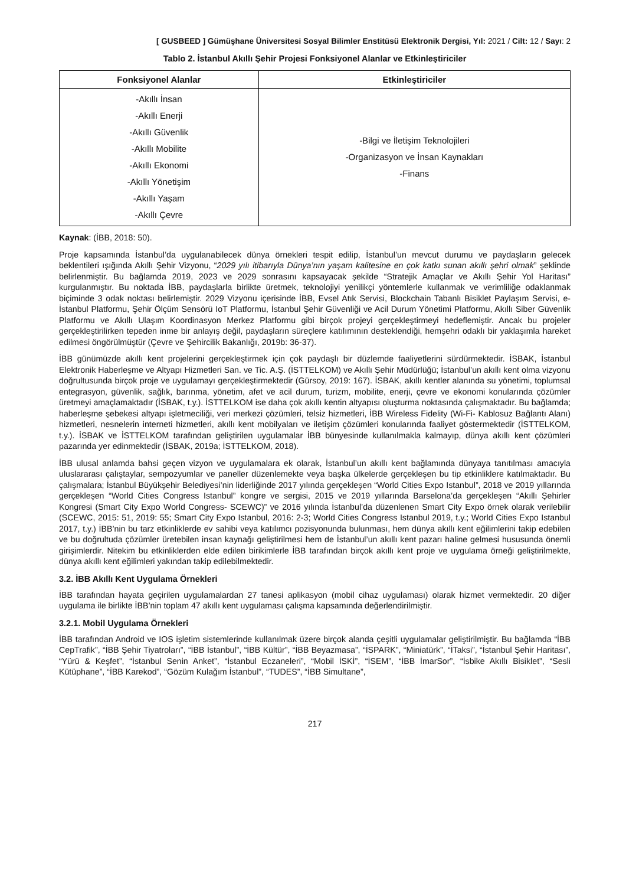[ GUSBEED ] Gümüşhane Üniversitesi Sosyal Bilimler Enstitüsü Elektronik Dergisi, Yıl: 2021 / Cilt: 12 / Sayı: 2
Tablo 2. İstanbul Akıllı Şehir Projesi Fonksiyonel Alanlar ve Etkinleştiriciler
| Fonksiyonel Alanlar | Etkinleştiriciler |
| --- | --- |
| -Akıllı İnsan -Akıllı Enerji -Akıllı Güvenlik -Akıllı Mobilite -Akıllı Ekonomi -Akıllı Yönetişim -Akıllı Yaşam -Akıllı Çevre | -Bilgi ve İletişim Teknolojileri -Organizasyon ve İnsan Kaynakları -Finans |
Kaynak: (İBB, 2018: 50).
Proje kapsamında İstanbul’da uygulanabilecek dünya örnekleri tespit edilip, İstanbul’un mevcut durumu ve paydaşların gelecek beklentileri ışığında Akıllı Şehir Vizyonu, “2029 yılı itibarıyla Dünya’nın yaşam kalitesine en çok katkı sunan akıllı şehri olmak” şeklinde belirlenmiştir. Bu bağlamda 2019, 2023 ve 2029 sonrasını kapsayacak şekilde “Stratejik Amaçlar ve Akıllı Şehir Yol Haritası” kurgulanmıştır. Bu noktada İBB, paydaşlarla birlikte üretmek, teknolojiyi yenilikçi yöntemlerle kullanmak ve verimliliğe odaklanmak biçiminde 3 odak noktası belirlemiştir. 2029 Vizyonu içerisinde İBB, Evsel Atık Servisi, Blockchain Tabanlı Bisiklet Paylaşım Servisi, e-İstanbul Platformu, Şehir Ölçüm Sensörü IoT Platformu, İstanbul Şehir Güvenliği ve Acil Durum Yönetimi Platformu, Akıllı Siber Güvenlik Platformu ve Akıllı Ulaşım Koordinasyon Merkez Platformu gibi birçok projeyi gerçekleştirmeyi hedeflemiştir. Ancak bu projeler gerçekleştirilirken tepeden inme bir anlayış değil, paydaşların süreçlere katılımının desteklendiği, hemşehri odaklı bir yaklaşımla hareket edilmesi öngörülmüştür (Çevre ve Şehircilik Bakanlığı, 2019b: 36-37).
İBB günümüzde akıllı kent projelerini gerçekleştirmek için çok paydaşlı bir düzlemde faaliyetlerini sürdürmektedir. İSBAK, İstanbul Elektronik Haberleşme ve Altyapı Hizmetleri San. ve Tic. A.Ş. (İSTTELKOM) ve Akıllı Şehir Müdürlüğü; İstanbul’un akıllı kent olma vizyonu doğrultusunda birçok proje ve uygulamayı gerçekleştirmektedir (Gürsoy, 2019: 167). İSBAK, akıllı kentler alanında su yönetimi, toplumsal entegrasyon, güvenlik, sağlık, barınma, yönetim, afet ve acil durum, turizm, mobilite, enerji, çevre ve ekonomi konularında çözümler üretmeyi amaçlamaktadır (İSBAK, t.y.). İSTTELKOM ise daha çok akıllı kentin altyapısı oluşturma noktasında çalışmaktadır. Bu bağlamda; haberleşme şebekesi altyapı işletmeciliği, veri merkezi çözümleri, telsiz hizmetleri, İBB Wireless Fidelity (Wi-Fi- Kablosuz Bağlantı Alanı) hizmetleri, nesnelerin interneti hizmetleri, akıllı kent mobilyaları ve iletişim çözümleri konularında faaliyet göstermektedir (İSTTELKOM, t.y.). İSBAK ve İSTTELKOM tarafından geliştirilen uygulamalar İBB bünyesinde kullanılmakla kalmayıp, dünya akıllı kent çözümleri pazarında yer edinmektedir (İSBAK, 2019a; İSTTELKOM, 2018).
İBB ulusal anlamda bahsi geçen vizyon ve uygulamalara ek olarak, İstanbul’un akıllı kent bağlamında dünyaya tanıtılması amacıyla uluslararası çalıştaylar, sempozyumlar ve paneller düzenlemekte veya başka ülkelerde gerçekleşen bu tip etkinliklere katılmaktadır. Bu çalışmalara; İstanbul Büyükşehir Belediyesi’nin liderliğinde 2017 yılında gerçekleşen “World Cities Expo Istanbul”, 2018 ve 2019 yıllarında gerçekleşen “World Cities Congress Istanbul” kongre ve sergisi, 2015 ve 2019 yıllarında Barselona’da gerçekleşen “Akıllı Şehirler Kongresi (Smart City Expo World Congress- SCEWC)” ve 2016 yılında İstanbul’da düzenlenen Smart City Expo örnek olarak verilebilir (SCEWC, 2015: 51, 2019: 55; Smart City Expo Istanbul, 2016: 2-3; World Cities Congress Istanbul 2019, t.y.; World Cities Expo Istanbul 2017, t.y.) İBB’nin bu tarz etkinliklerde ev sahibi veya katılımcı pozisyonunda bulunması, hem dünya akıllı kent eğilimlerini takip edebilen ve bu doğrultuda çözümler üretebilen insan kaynağı geliştirilmesi hem de İstanbul’un akıllı kent pazarı haline gelmesi hususunda önemli girişimlerdir. Nitekim bu etkinliklerden elde edilen birikimlerle İBB tarafından birçok akıllı kent proje ve uygulama örneği geliştirilmekte, dünya akıllı kent eğilimleri yakından takip edilebilmektedir.
3.2. İBB Akıllı Kent Uygulama Örnekleri
İBB tarafından hayata geçirilen uygulamalardan 27 tanesi aplikasyon (mobil cihaz uygulaması) olarak hizmet vermektedir. 20 diğer uygulama ile birlikte İBB’nin toplam 47 akıllı kent uygulaması çalışma kapsamında değerlendirilmiştir.
3.2.1. Mobil Uygulama Örnekleri
İBB tarafından Android ve IOS işletim sistemlerinde kullanılmak üzere birçok alanda çeşitli uygulamalar geliştirilmiştir. Bu bağlamda “İBB CepTrafik”, “İBB Şehir Tiyatroları”, “İBB İstanbul”, “İBB Kültür”, “İBB Beyazmasa”, “İSPARK”, “Miniatürk”, “İTaksi”, “İstanbul Şehir Haritası”, “Yürü & Keşfet”, “İstanbul Senin Anket”, “İstanbul Eczaneleri”, “Mobil İSKİ”, “İSEM”, “İBB İmarSor”, “İsbike Akıllı Bisiklet”, “Sesli Kütüphane”, “İBB Karekod”, “Gözüm Kulağım İstanbul”, “TUDES”, “İBB Simultane”,
217